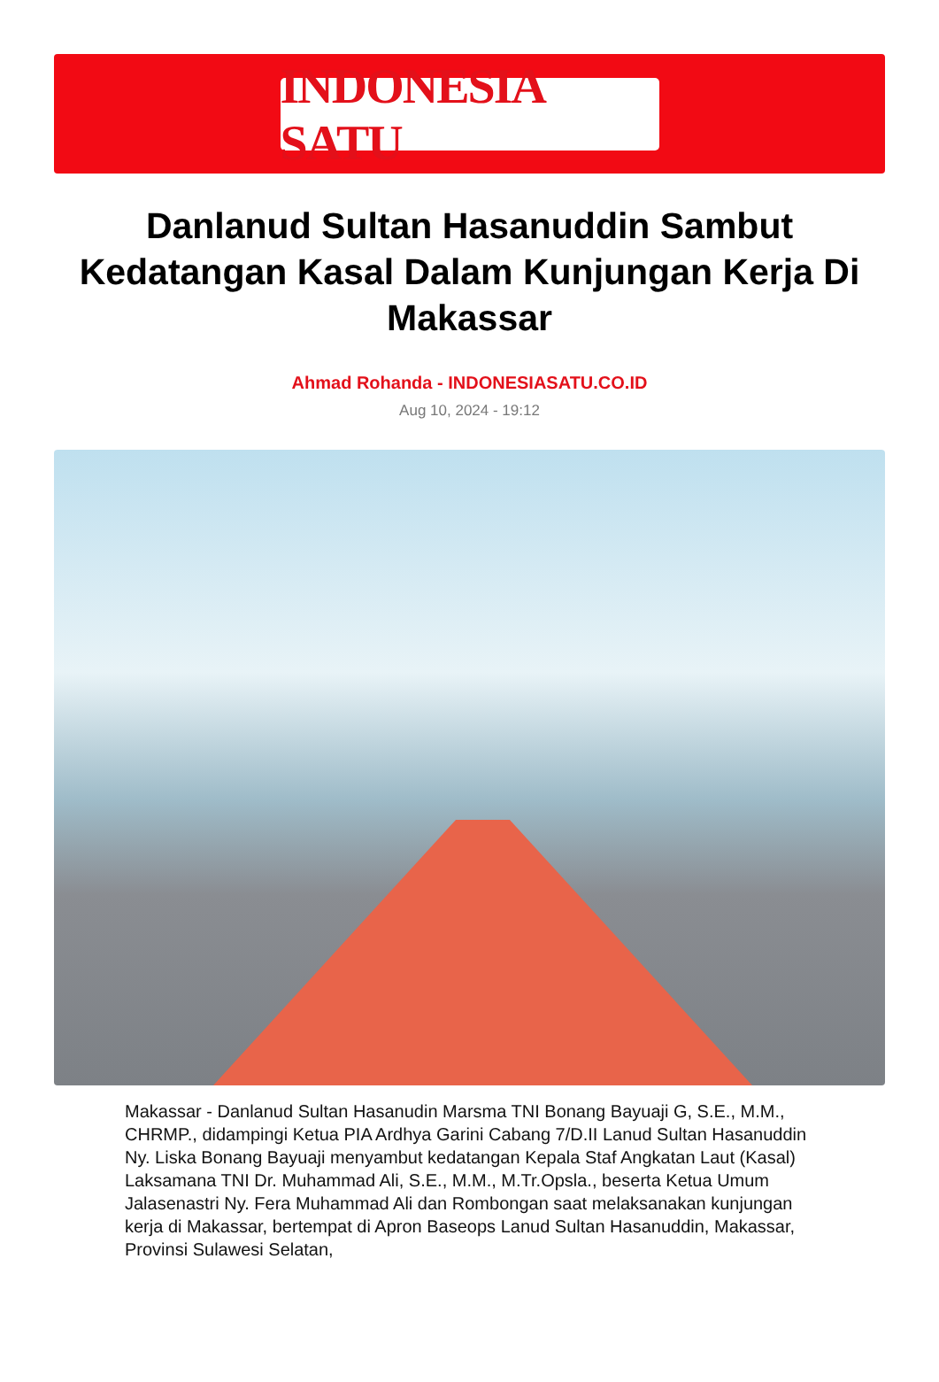INDONESIA SATU
Danlanud Sultan Hasanuddin Sambut Kedatangan Kasal Dalam Kunjungan Kerja Di Makassar
Ahmad Rohanda - INDONESIASATU.CO.ID
Aug 10, 2024 - 19:12
Makassar - Danlanud Sultan Hasanudin Marsma TNI Bonang Bayuaji G, S.E., M.M., CHRMP., didampingi Ketua PIA Ardhya Garini Cabang 7/D.II Lanud Sultan Hasanuddin Ny. Liska Bonang Bayuaji menyambut kedatangan Kepala Staf Angkatan Laut (Kasal) Laksamana TNI Dr. Muhammad Ali, S.E., M.M., M.Tr.Opsla., beserta Ketua Umum Jalasenastri Ny. Fera Muhammad Ali dan Rombongan saat melaksanakan kunjungan kerja di Makassar, bertempat di Apron Baseops Lanud Sultan Hasanuddin, Makassar, Provinsi Sulawesi Selatan,